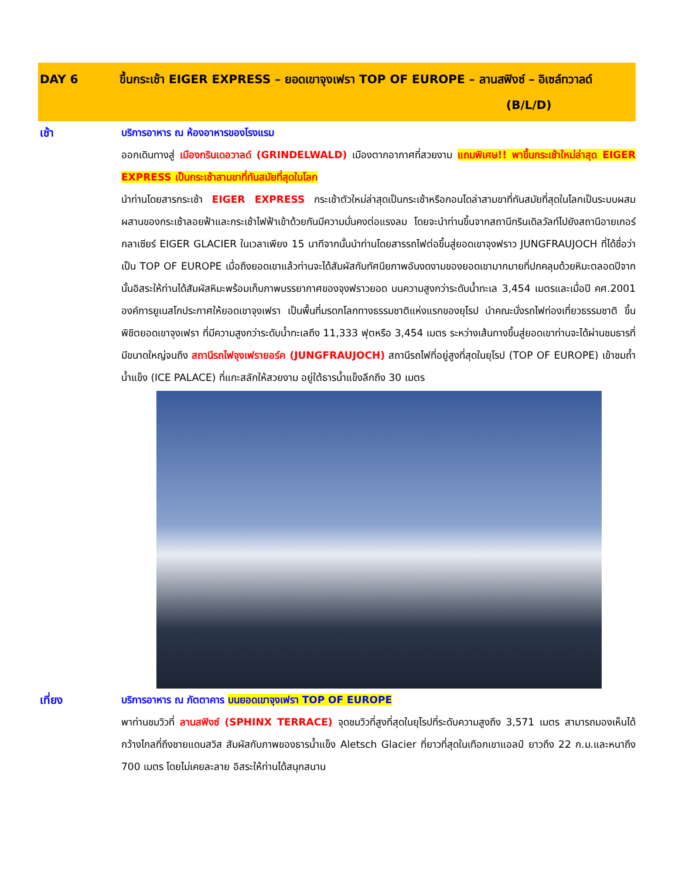DAY 6 ขึ้นกระเช้า EIGER EXPRESS – ยอดเขาจุงเฟรา TOP OF EUROPE – ลานสฟิงซ์ – อิเซล์ทวาลด์ (B/L/D)
เช้า บริการอาหาร ณ ห้องอาหารของโรงแรม
ออกเดินทางสู่ เมืองกรินเดอวาลด์ (GRINDELWALD) เมืองตากอากาศที่สวยงาม แถมพิเศษ!! พาขึ้นกระเช้าใหม่ล่าสุด EIGER EXPRESS เป็นกระเช้าสามขาที่ทันสมัยที่สุดในโลก
นำท่านโดยสารกระเช้า EIGER EXPRESS กระเช้าตัวใหม่ล่าสุดเป็นกระเช้าหรือกอนโดล่าสามขาที่ทันสมัยที่สุดในโลกเป็นระบบผสมผสานของกระเช้าลอยฟ้าและกระเช้าไฟฟ้าเข้าด้วยกันมีความมั่นคงต่อแรงลม โดยจะนำท่านขึ้นจากสถานีกรินเดิลวัลท์ไปยังสถานีอายเกอร์กลาเซียร์ EIGER GLACIER ในเวลาเพียง 15 นาทีจากนั้นนำท่านโดยสารรถไฟต่อขึ้นสู่ยอดเขาจุงฟราว JUNGFRAUJOCH ที่ได้ชื่อว่าเป็น TOP OF EUROPE เมื่อถึงยอดเขาแล้วท่านจะได้สัมผัสกับทัศนียภาพอันงดงามของยอดเขามากมายที่ปกคลุมด้วยหิมะตลอดปีจากนั้นอิสระให้ท่านได้สัมผัสหิมะพร้อมเก็บภาพบรรยากาศของจุงฟราวยอด บนความสูงกว่าระดับน้ำทะเล 3,454 เมตรและเมื่อปี คศ.2001 องค์การยูเนสโกประกาศให้ยอดเขาจุงเฟรา เป็นพื้นที่มรดกโลกทางธรรมชาติแห่งแรกของยุโรป นำคณะนั่งรถไฟท่องเที่ยวธรรมชาติ ขึ้นพิชิตยอดเขาจุงเฟรา ที่มีความสูงกว่าระดับน้ำทะเลถึง 11,333 ฟุตหรือ 3,454 เมตร ระหว่างเส้นทางขึ้นสู่ยอดเขาท่านจะได้ผ่านชมธารที่มีขนาดใหญ่จนถึง สถานีรถไฟจุงเฟรายอร์ค (JUNGFRAUJOCH) สถานีรถไฟที่อยู่สูงที่สุดในยุโรป (TOP OF EUROPE) เข้าชมถ้ำน้ำแข็ง (ICE PALACE) ที่แกะสลักให้สวยงาม อยู่ใต้ธารน้ำแข็งลึกถึง 30 เมตร
เที่ยง บริการอาหาร ณ ภัตตาคาร บนยอดเขาจุงเฟรา TOP OF EUROPE
พาท่านชมวิวที่ ลานสฟิงซ์ (SPHINX TERRACE) จุดชมวิวที่สูงที่สุดในยุโรปที่ระดับความสูงถึง 3,571 เมตร สามารถมองเห็นได้กว้างไกลที่ถึงชายแดนสวิส สัมผัสกับภาพของธารน้ำแข็ง Aletsch Glacier ที่ยาวที่สุดในเทือกเขาแอลป์ ยาวถึง 22 ก.ม.และหนาถึง 700 เมตร โดยไม่เคยละลาย อิสระให้ท่านได้สนุกสนาน